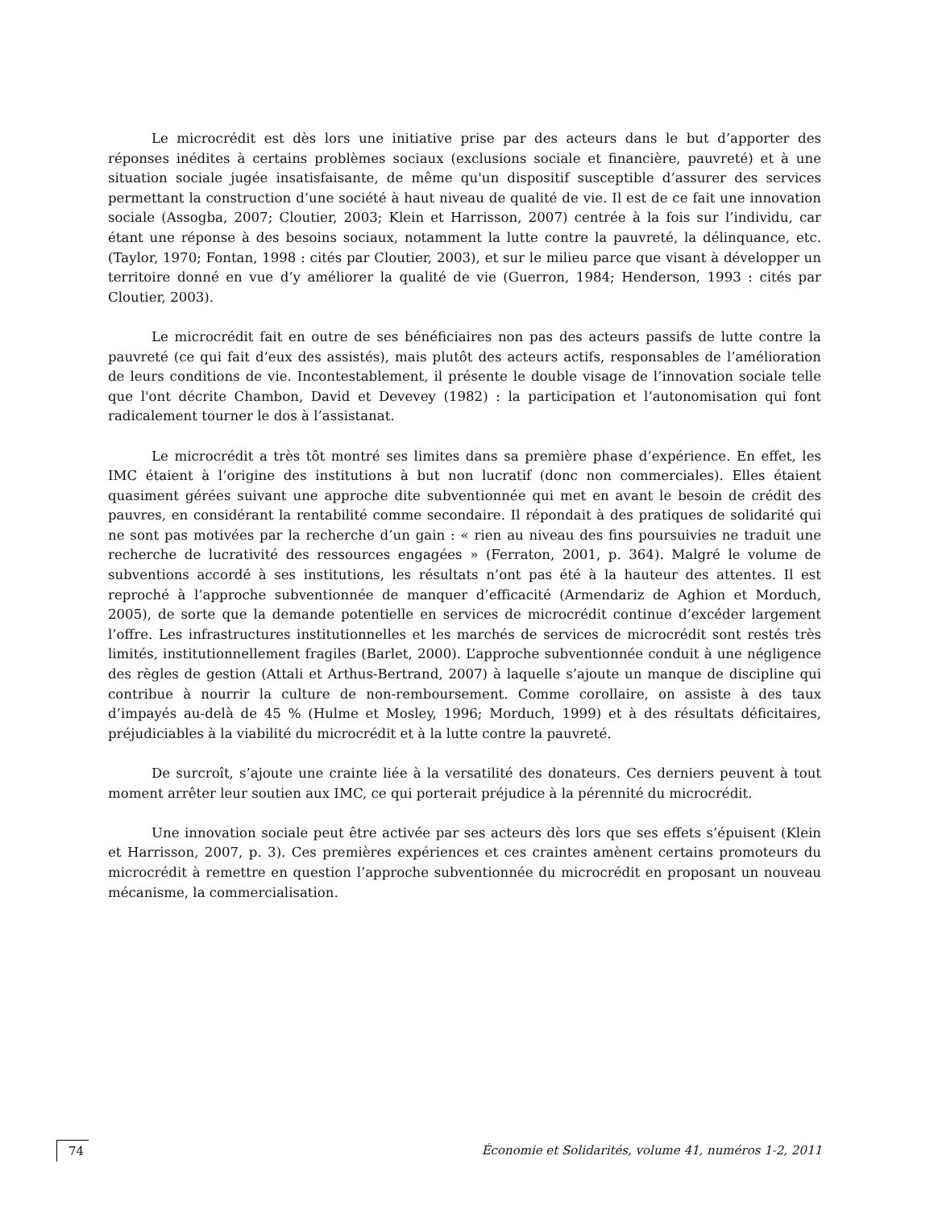Le microcrédit est dès lors une initiative prise par des acteurs dans le but d’apporter des réponses inédites à certains problèmes sociaux (exclusions sociale et financière, pauvreté) et à une situation sociale jugée insatisfaisante, de même qu'un dispositif susceptible d’assurer des services permettant la construction d’une société à haut niveau de qualité de vie. Il est de ce fait une innovation sociale (Assogba, 2007; Cloutier, 2003; Klein et Harrisson, 2007) centrée à la fois sur l’individu, car étant une réponse à des besoins sociaux, notamment la lutte contre la pauvreté, la délinquance, etc. (Taylor, 1970; Fontan, 1998 : cités par Cloutier, 2003), et sur le milieu parce que visant à développer un territoire donné en vue d’y améliorer la qualité de vie (Guerron, 1984; Henderson, 1993 : cités par Cloutier, 2003).
Le microcrédit fait en outre de ses bénéficiaires non pas des acteurs passifs de lutte contre la pauvreté (ce qui fait d’eux des assistés), mais plutôt des acteurs actifs, responsables de l’amélioration de leurs conditions de vie. Incontestablement, il présente le double visage de l’innovation sociale telle que l'ont décrite Chambon, David et Devevey (1982) : la participation et l’autonomisation qui font radicalement tourner le dos à l’assistanat.
Le microcrédit a très tôt montré ses limites dans sa première phase d’expérience. En effet, les IMC étaient à l’origine des institutions à but non lucratif (donc non commerciales). Elles étaient quasiment gérées suivant une approche dite subventionnée qui met en avant le besoin de crédit des pauvres, en considérant la rentabilité comme secondaire. Il répondait à des pratiques de solidarité qui ne sont pas motivées par la recherche d’un gain : « rien au niveau des fins poursuivies ne traduit une recherche de lucrativité des ressources engagées » (Ferraton, 2001, p. 364). Malgré le volume de subventions accordé à ses institutions, les résultats n’ont pas été à la hauteur des attentes. Il est reproché à l’approche subventionnée de manquer d’efficacité (Armendariz de Aghion et Morduch, 2005), de sorte que la demande potentielle en services de microcrédit continue d’excéder largement l’offre. Les infrastructures institutionnelles et les marchés de services de microcrédit sont restés très limités, institutionnellement fragiles (Barlet, 2000). L’approche subventionnée conduit à une négligence des règles de gestion (Attali et Arthus-Bertrand, 2007) à laquelle s’ajoute un manque de discipline qui contribue à nourrir la culture de non-remboursement. Comme corollaire, on assiste à des taux d’impayés au-delà de 45 % (Hulme et Mosley, 1996; Morduch, 1999) et à des résultats déficitaires, préjudiciables à la viabilité du microcrédit et à la lutte contre la pauvreté.
De surcroît, s’ajoute une crainte liée à la versatilité des donateurs. Ces derniers peuvent à tout moment arrêter leur soutien aux IMC, ce qui porterait préjudice à la pérennité du microcrédit.
Une innovation sociale peut être activée par ses acteurs dès lors que ses effets s’épuisent (Klein et Harrisson, 2007, p. 3). Ces premières expériences et ces craintes amènent certains promoteurs du microcrédit à remettre en question l’approche subventionnée du microcrédit en proposant un nouveau mécanisme, la commercialisation.
74 Économie et Solidarités, volume 41, numéros 1-2, 2011